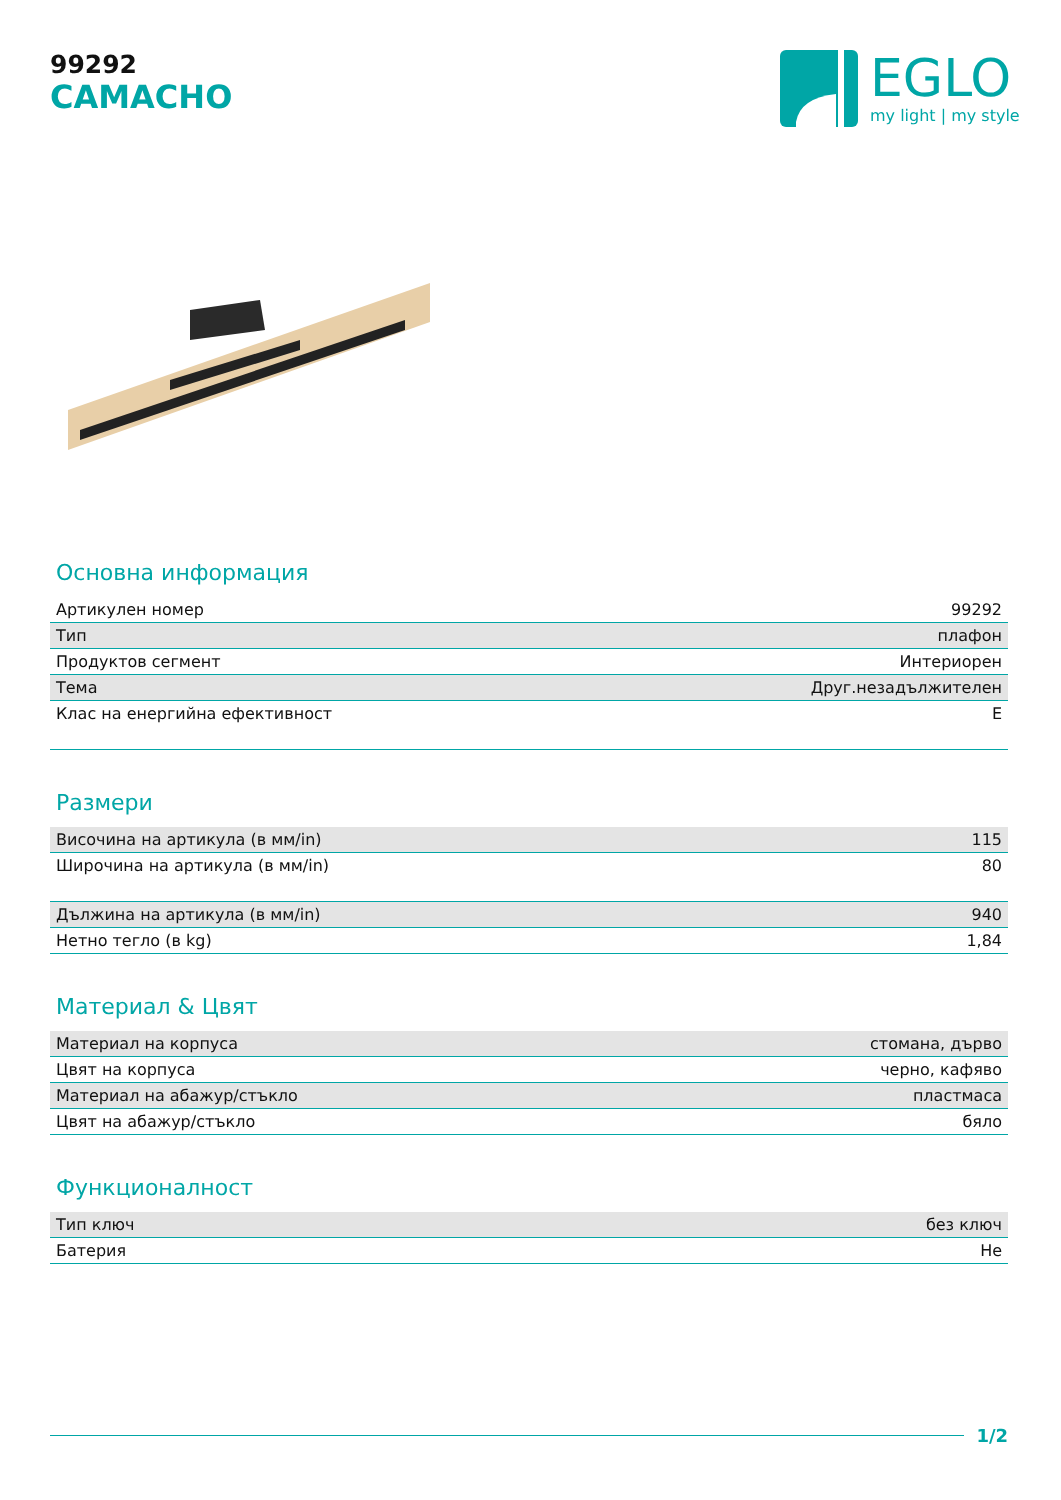99292
CAMACHO
EGLO
my light | my style
Основна информация
| Артикулен номер | 99292 |
| Тип | плафон |
| Продуктов сегмент | Интериорен |
| Тема | Друг.незадължителен |
| Клас на енергийна ефективност | E |
Размери
| Височина на артикула (в мм/in) | 115 |
| Широчина на артикула (в мм/in) | 80 |
| Дължина на артикула (в мм/in) | 940 |
| Нетно тегло (в kg) | 1,84 |
Материал & Цвят
| Материал на корпуса | стомана, дърво |
| Цвят на корпуса | черно, кафяво |
| Материал на абажур/стъкло | пластмаса |
| Цвят на абажур/стъкло | бяло |
Функционалност
| Тип ключ | без ключ |
| Батерия | Не |
1/2